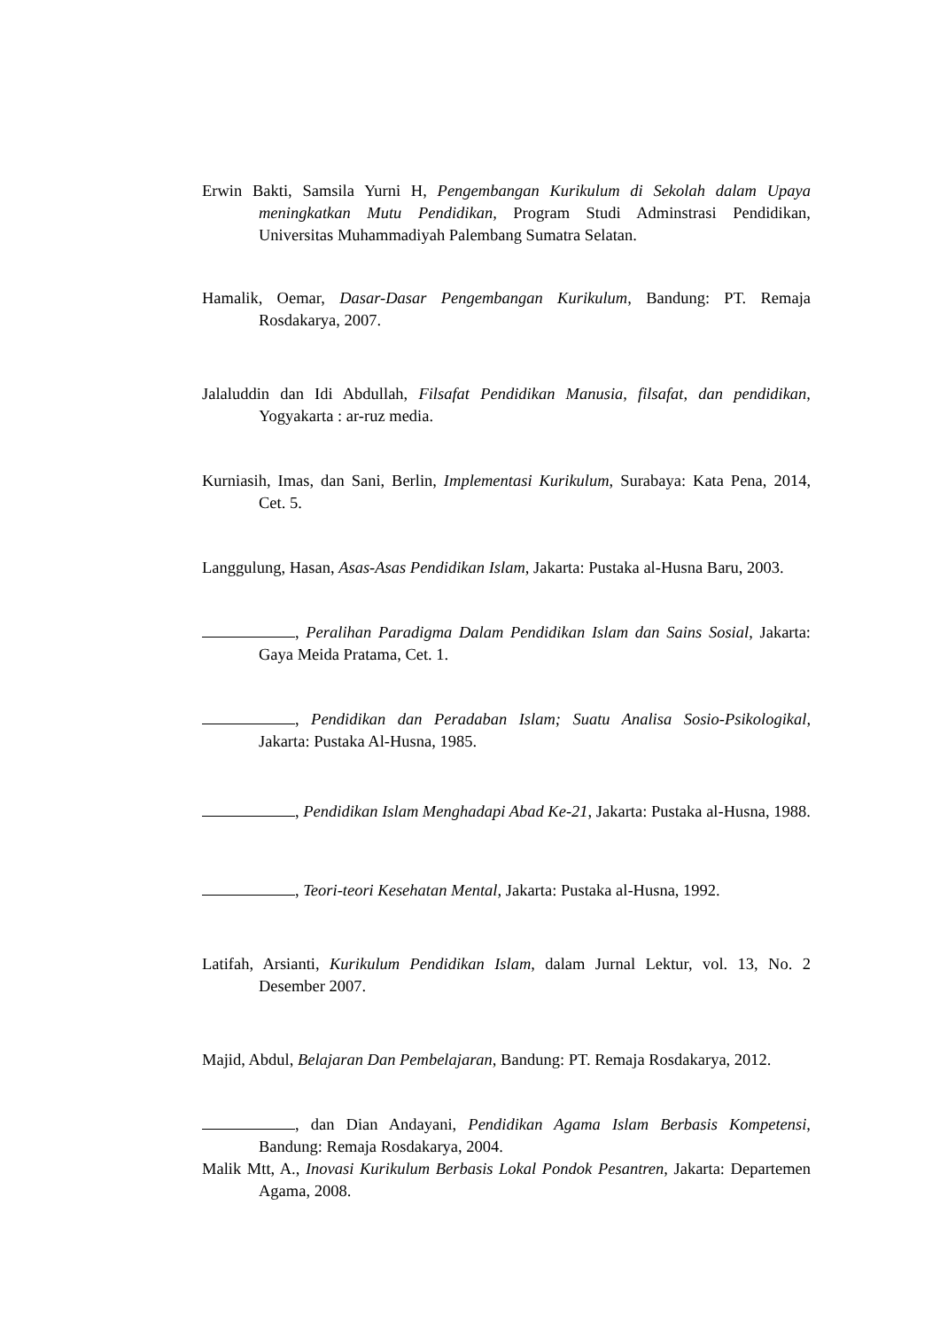Erwin Bakti, Samsila Yurni H, Pengembangan Kurikulum di Sekolah dalam Upaya meningkatkan Mutu Pendidikan, Program Studi Adminstrasi Pendidikan, Universitas Muhammadiyah Palembang Sumatra Selatan.
Hamalik, Oemar, Dasar-Dasar Pengembangan Kurikulum, Bandung: PT. Remaja Rosdakarya, 2007.
Jalaluddin dan Idi Abdullah, Filsafat Pendidikan Manusia, filsafat, dan pendidikan, Yogyakarta : ar-ruz media.
Kurniasih, Imas, dan Sani, Berlin, Implementasi Kurikulum, Surabaya: Kata Pena, 2014, Cet. 5.
Langgulung, Hasan, Asas-Asas Pendidikan Islam, Jakarta: Pustaka al-Husna Baru, 2003.
, Peralihan Paradigma Dalam Pendidikan Islam dan Sains Sosial, Jakarta: Gaya Meida Pratama, Cet. 1.
, Pendidikan dan Peradaban Islam; Suatu Analisa Sosio-Psikologikal, Jakarta: Pustaka Al-Husna, 1985.
, Pendidikan Islam Menghadapi Abad Ke-21, Jakarta: Pustaka al-Husna, 1988.
, Teori-teori Kesehatan Mental, Jakarta: Pustaka al-Husna, 1992.
Latifah, Arsianti, Kurikulum Pendidikan Islam, dalam Jurnal Lektur, vol. 13, No. 2 Desember 2007.
Majid, Abdul, Belajaran Dan Pembelajaran, Bandung: PT. Remaja Rosdakarya, 2012.
, dan Dian Andayani, Pendidikan Agama Islam Berbasis Kompetensi, Bandung: Remaja Rosdakarya, 2004.
Malik Mtt, A., Inovasi Kurikulum Berbasis Lokal Pondok Pesantren, Jakarta: Departemen Agama, 2008.